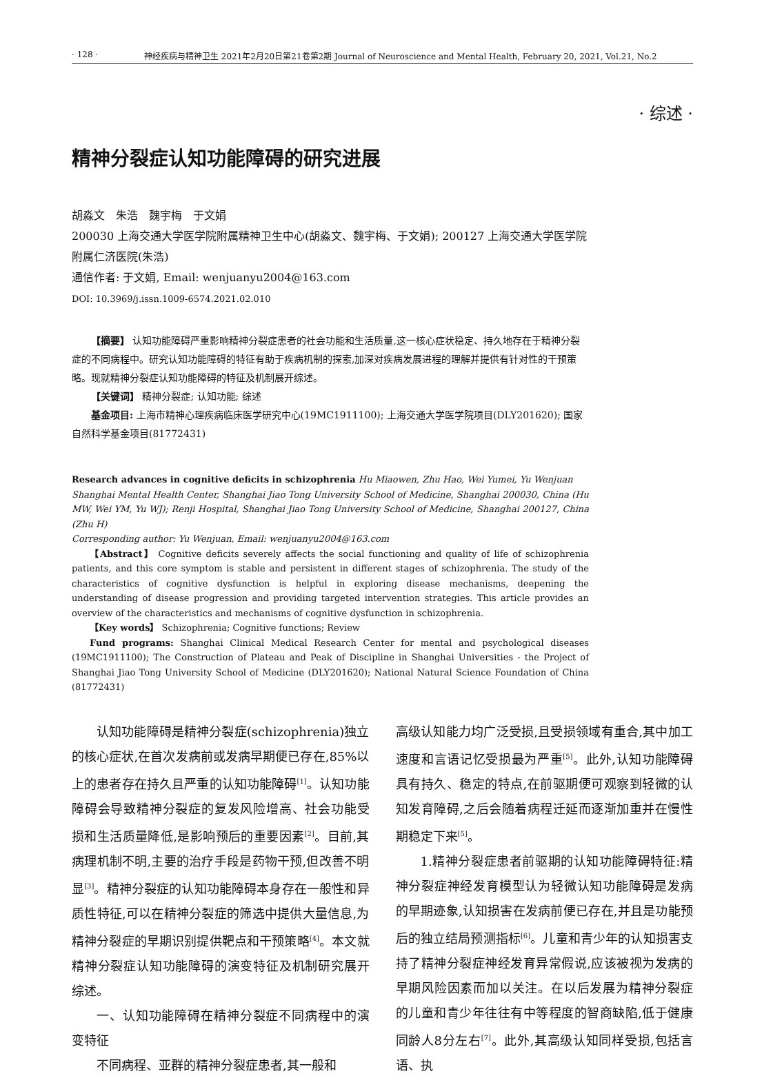· 128 · 神经疾病与精神卫生 2021年2月20日第21卷第2期 Journal of Neuroscience and Mental Health, February 20, 2021, Vol.21, No.2
· 综述 ·
精神分裂症认知功能障碍的研究进展
胡淼文　朱浩　魏宇梅　于文娟
200030 上海交通大学医学院附属精神卫生中心(胡淼文、魏宇梅、于文娟); 200127 上海交通大学医学院附属仁济医院(朱浩)
通信作者: 于文娟, Email: wenjuanyu2004@163.com
DOI: 10.3969/j.issn.1009-6574.2021.02.010
【摘要】 认知功能障碍严重影响精神分裂症患者的社会功能和生活质量,这一核心症状稳定、持久地存在于精神分裂症的不同病程中。研究认知功能障碍的特征有助于疾病机制的探索,加深对疾病发展进程的理解并提供有针对性的干预策略。现就精神分裂症认知功能障碍的特征及机制展开综述。
【关键词】 精神分裂症; 认知功能; 综述
基金项目: 上海市精神心理疾病临床医学研究中心(19MC1911100); 上海交通大学医学院项目(DLY201620); 国家自然科学基金项目(81772431)
Research advances in cognitive deficits in schizophrenia Hu Miaowen, Zhu Hao, Wei Yumei, Yu Wenjuan
Shanghai Mental Health Center, Shanghai Jiao Tong University School of Medicine, Shanghai 200030, China (Hu MW, Wei YM, Yu WJ); Renji Hospital, Shanghai Jiao Tong University School of Medicine, Shanghai 200127, China (Zhu H)
Corresponding author: Yu Wenjuan, Email: wenjuanyu2004@163.com
【Abstract】 Cognitive deficits severely affects the social functioning and quality of life of schizophrenia patients, and this core symptom is stable and persistent in different stages of schizophrenia. The study of the characteristics of cognitive dysfunction is helpful in exploring disease mechanisms, deepening the understanding of disease progression and providing targeted intervention strategies. This article provides an overview of the characteristics and mechanisms of cognitive dysfunction in schizophrenia.
【Key words】 Schizophrenia; Cognitive functions; Review
Fund programs: Shanghai Clinical Medical Research Center for mental and psychological diseases (19MC1911100); The Construction of Plateau and Peak of Discipline in Shanghai Universities - the Project of Shanghai Jiao Tong University School of Medicine (DLY201620); National Natural Science Foundation of China (81772431)
认知功能障碍是精神分裂症(schizophrenia)独立的核心症状,在首次发病前或发病早期便已存在,85%以上的患者存在持久且严重的认知功能障碍<sup>[1]</sup>。认知功能障碍会导致精神分裂症的复发风险增高、社会功能受损和生活质量降低,是影响预后的重要因素<sup>[2]</sup>。目前,其病理机制不明,主要的治疗手段是药物干预,但改善不明显<sup>[3]</sup>。精神分裂症的认知功能障碍本身存在一般性和异质性特征,可以在精神分裂症的筛选中提供大量信息,为精神分裂症的早期识别提供靶点和干预策略<sup>[4]</sup>。本文就精神分裂症认知功能障碍的演变特征及机制研究展开综述。
一、认知功能障碍在精神分裂症不同病程中的演变特征
不同病程、亚群的精神分裂症患者,其一般和
高级认知能力均广泛受损,且受损领域有重合,其中加工速度和言语记忆受损最为严重<sup>[5]</sup>。此外,认知功能障碍具有持久、稳定的特点,在前驱期便可观察到轻微的认知发育障碍,之后会随着病程迁延而逐渐加重并在慢性期稳定下来<sup>[5]</sup>。
1.精神分裂症患者前驱期的认知功能障碍特征:精神分裂症神经发育模型认为轻微认知功能障碍是发病的早期迹象,认知损害在发病前便已存在,并且是功能预后的独立结局预测指标<sup>[6]</sup>。儿童和青少年的认知损害支持了精神分裂症神经发育异常假说,应该被视为发病的早期风险因素而加以关注。在以后发展为精神分裂症的儿童和青少年往往有中等程度的智商缺陷,低于健康同龄人8分左右<sup>[7]</sup>。此外,其高级认知同样受损,包括言语、执